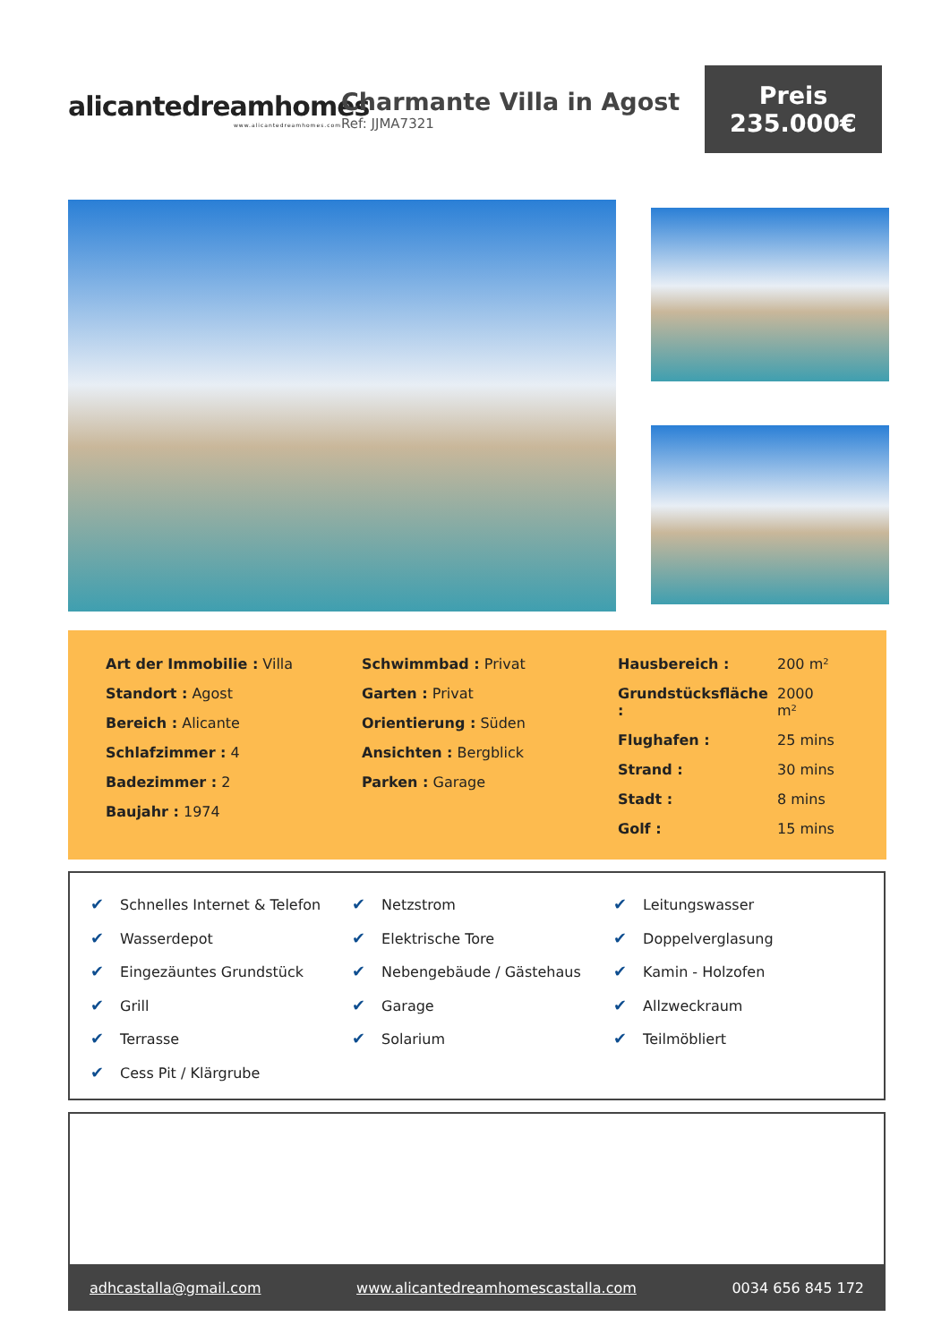alicantedreamhomes
www.alicantedreamhomes.com
Charmante Villa in Agost
Ref: JJMA7321
Preis
235.000€
| Art der Immobilie : Villa |
| Standort : Agost |
| Bereich : Alicante |
| Schlafzimmer : 4 |
| Badezimmer : 2 |
| Baujahr : 1974 |
| Schwimmbad : Privat |
| Garten : Privat |
| Orientierung : Süden |
| Ansichten : Bergblick |
| Parken : Garage |
| Hausbereich : | 200 m² |
| Grundstücksfläche : | 2000 m² |
| Flughafen : | 25 mins |
| Strand : | 30 mins |
| Stadt : | 8 mins |
| Golf : | 15 mins |
| ✔ Schnelles Internet & Telefon | ✔ Netzstrom | ✔ Leitungswasser |
| ✔ Wasserdepot | ✔ Elektrische Tore | ✔ Doppelverglasung |
| ✔ Eingezäuntes Grundstück | ✔ Nebengebäude / Gästehaus | ✔ Kamin - Holzofen |
| ✔ Grill | ✔ Garage | ✔ Allzweckraum |
| ✔ Terrasse | ✔ Solarium | ✔ Teilmöbliert |
| ✔ Cess Pit / Klärgrube | | |
adhcastalla@gmail.com www.alicantedreamhomescastalla.com 0034 656 845 172